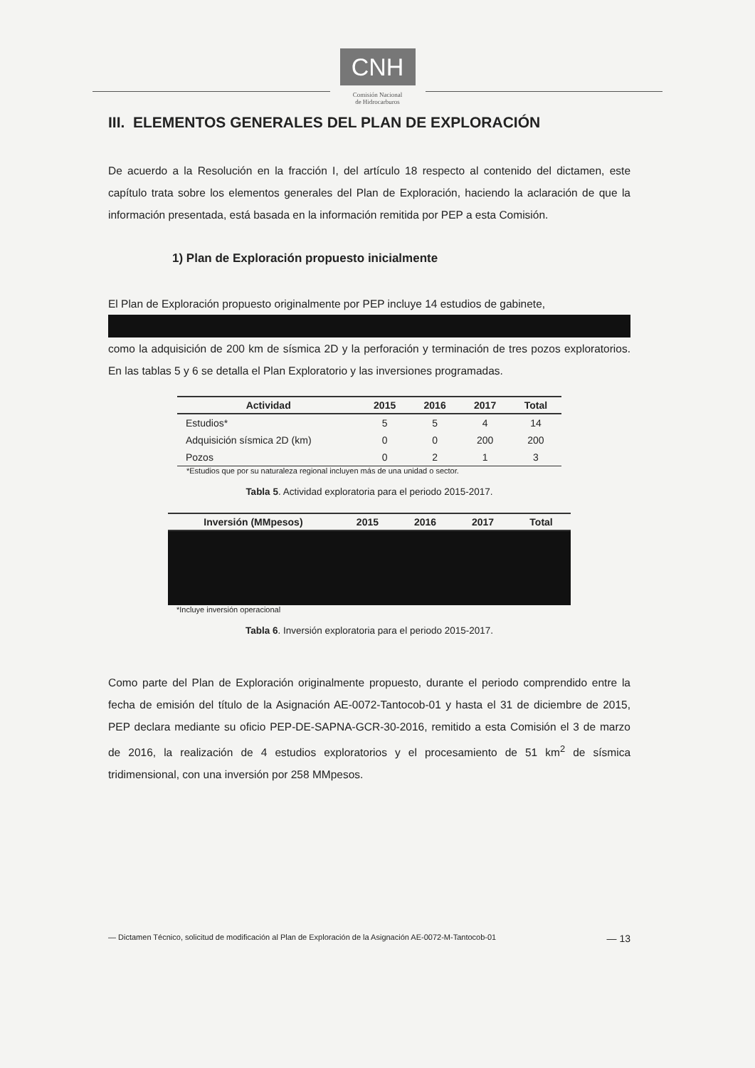CNH
Comisión Nacional
de Hidrocarburos
III. ELEMENTOS GENERALES DEL PLAN DE EXPLORACIÓN
De acuerdo a la Resolución en la fracción I, del artículo 18 respecto al contenido del dictamen, este capítulo trata sobre los elementos generales del Plan de Exploración, haciendo la aclaración de que la información presentada, está basada en la información remitida por PEP a esta Comisión.
1) Plan de Exploración propuesto inicialmente
El Plan de Exploración propuesto originalmente por PEP incluye 14 estudios de gabinete,
como la adquisición de 200 km de sísmica 2D y la perforación y terminación de tres pozos exploratorios. En las tablas 5 y 6 se detalla el Plan Exploratorio y las inversiones programadas.
| Actividad | 2015 | 2016 | 2017 | Total |
| --- | --- | --- | --- | --- |
| Estudios* | 5 | 5 | 4 | 14 |
| Adquisición sísmica 2D (km) | 0 | 0 | 200 | 200 |
| Pozos | 0 | 2 | 1 | 3 |
*Estudios que por su naturaleza regional incluyen más de una unidad o sector.
Tabla 5. Actividad exploratoria para el periodo 2015-2017.
| Inversión (MMpesos) | 2015 | 2016 | 2017 | Total |
| --- | --- | --- | --- | --- |
*Incluye inversión operacional
Tabla 6. Inversión exploratoria para el periodo 2015-2017.
Como parte del Plan de Exploración originalmente propuesto, durante el periodo comprendido entre la fecha de emisión del título de la Asignación AE-0072-Tantocob-01 y hasta el 31 de diciembre de 2015, PEP declara mediante su oficio PEP-DE-SAPNA-GCR-30-2016, remitido a esta Comisión el 3 de marzo de 2016, la realización de 4 estudios exploratorios y el procesamiento de 51 km<sup>2</sup> de sísmica tridimensional, con una inversión por 258 MMpesos.
— Dictamen Técnico, solicitud de modificación al Plan de Exploración de la Asignación AE-0072-M-Tantocob-01 — 13